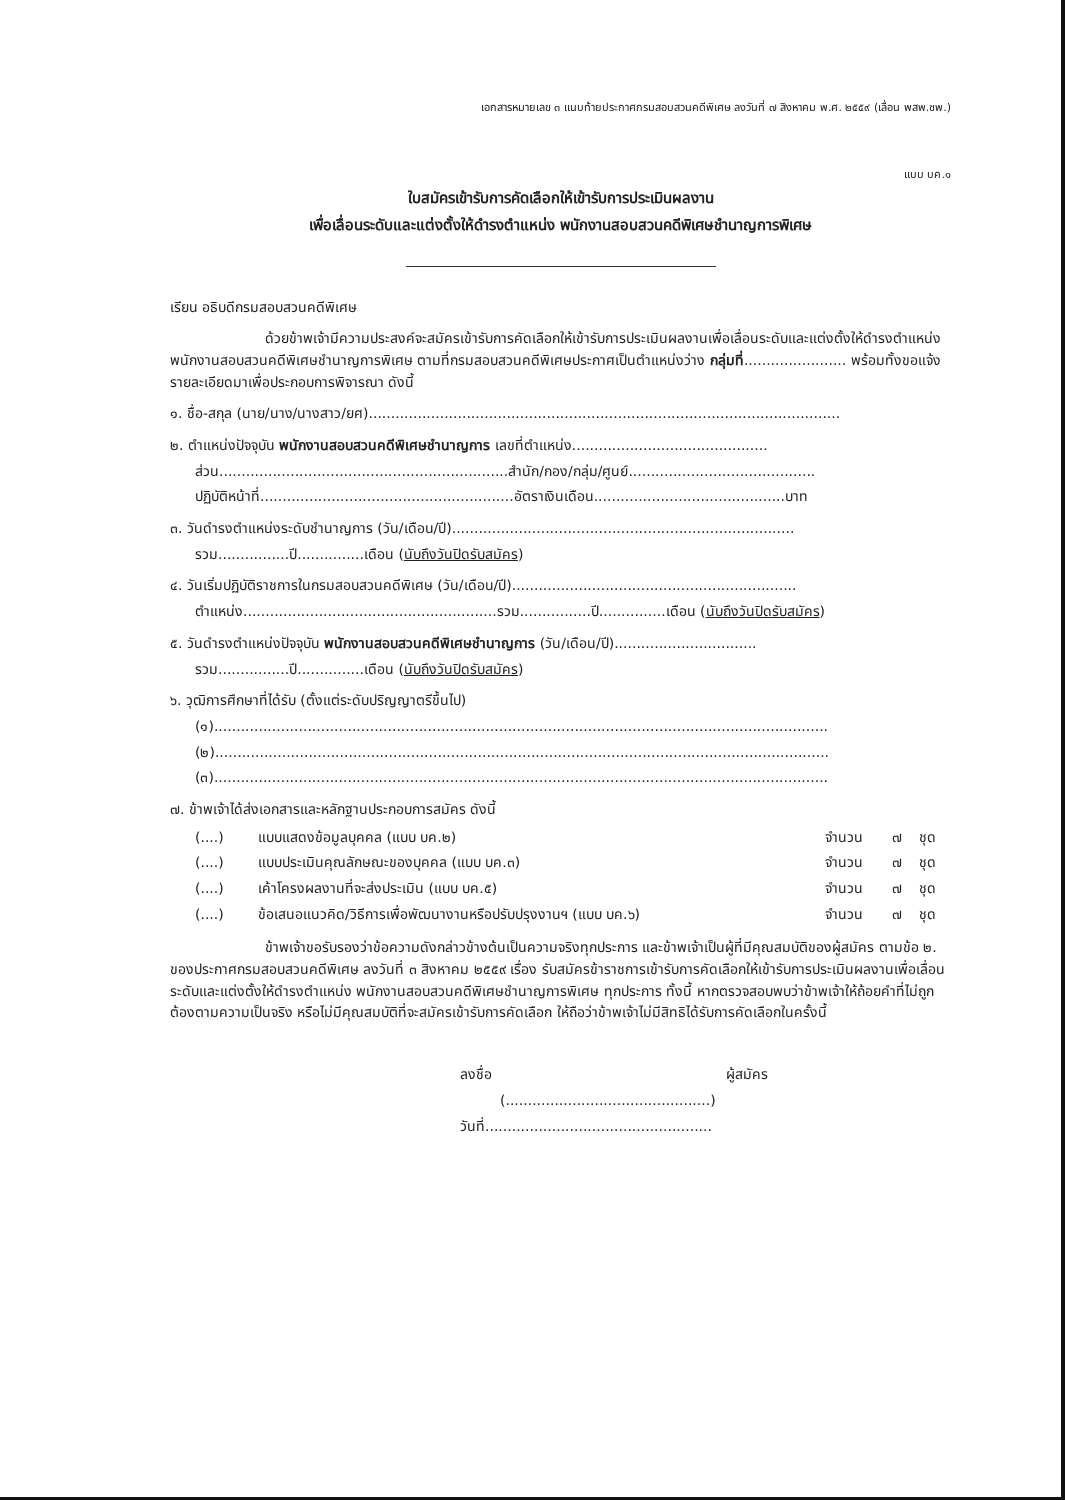เอกสารหมายเลข ๓ แนบท้ายประกาศกรมสอบสวนคดีพิเศษ ลงวันที่ ๗ สิงหาคม พ.ศ. ๒๕๕๙ (เลื่อน พสพ.ชพ.)
แบบ บค.๑
ใบสมัครเข้ารับการคัดเลือกให้เข้ารับการประเมินผลงาน
เพื่อเลื่อนระดับและแต่งตั้งให้ดำรงตำแหน่ง พนักงานสอบสวนคดีพิเศษชำนาญการพิเศษ
เรียน อธิบดีกรมสอบสวนคดีพิเศษ
ด้วยข้าพเจ้ามีความประสงค์จะสมัครเข้ารับการคัดเลือกให้เข้ารับการประเมินผลงานเพื่อเลื่อนระดับและแต่งตั้งให้ดำรงตำแหน่ง พนักงานสอบสวนคดีพิเศษชำนาญการพิเศษ ตามที่กรมสอบสวนคดีพิเศษประกาศเป็นตำแหน่งว่าง กลุ่มที่....................... พร้อมทั้งขอแจ้งรายละเอียดมาเพื่อประกอบการพิจารณา ดังนี้
๑. ชื่อ-สกุล (นาย/นาง/นางสาว/ยศ)..........................................................................................................
๒. ตำแหน่งปัจจุบัน พนักงานสอบสวนคดีพิเศษชำนาญการ เลขที่ตำแหน่ง............................................
ส่วน.................................................................สำนัก/กอง/กลุ่ม/ศูนย์..........................................
ปฏิบัติหน้าที่.........................................................อัตราเงินเดือน...........................................บาท
๓. วันดำรงตำแหน่งระดับชำนาญการ (วัน/เดือน/ปี).............................................................................
รวม................ปี...............เดือน (นับถึงวันปิดรับสมัคร)
๔. วันเริ่มปฏิบัติราชการในกรมสอบสวนคดีพิเศษ (วัน/เดือน/ปี)................................................................
ตำแหน่ง.........................................................รวม................ปี...............เดือน (นับถึงวันปิดรับสมัคร)
๕. วันดำรงตำแหน่งปัจจุบัน พนักงานสอบสวนคดีพิเศษชำนาญการ (วัน/เดือน/ปี)................................
รวม................ปี...............เดือน (นับถึงวันปิดรับสมัคร)
๖. วุฒิการศึกษาที่ได้รับ (ตั้งแต่ระดับปริญญาตรีขึ้นไป)
(๑)..........................................................................................................................................
(๒)..........................................................................................................................................
(๓)..........................................................................................................................................
๗. ข้าพเจ้าได้ส่งเอกสารและหลักฐานประกอบการสมัคร ดังนี้
| (....) | แบบแสดงข้อมูลบุคคล (แบบ บค.๒) | จำนวน | ๗ | ชุด |
| (....) | แบบประเมินคุณลักษณะของบุคคล (แบบ บค.๓) | จำนวน | ๗ | ชุด |
| (....) | เค้าโครงผลงานที่จะส่งประเมิน (แบบ บค.๕) | จำนวน | ๗ | ชุด |
| (....) | ข้อเสนอแนวคิด/วิธีการเพื่อพัฒนางานหรือปรับปรุงงานฯ (แบบ บค.๖) | จำนวน | ๗ | ชุด |
ข้าพเจ้าขอรับรองว่าข้อความดังกล่าวข้างต้นเป็นความจริงทุกประการ และข้าพเจ้าเป็นผู้ที่มีคุณสมบัติของผู้สมัคร ตามข้อ ๒. ของประกาศกรมสอบสวนคดีพิเศษ ลงวันที่ ๓ สิงหาคม ๒๕๕๙ เรื่อง รับสมัครข้าราชการเข้ารับการคัดเลือกให้เข้ารับการประเมินผลงานเพื่อเลื่อนระดับและแต่งตั้งให้ดำรงตำแหน่ง พนักงานสอบสวนคดีพิเศษชำนาญการพิเศษ ทุกประการ ทั้งนี้ หากตรวจสอบพบว่าข้าพเจ้าให้ถ้อยคำที่ไม่ถูกต้องตามความเป็นจริง หรือไม่มีคุณสมบัติที่จะสมัครเข้ารับการคัดเลือก ให้ถือว่าข้าพเจ้าไม่มีสิทธิได้รับการคัดเลือกในครั้งนี้
ลงชื่อ ผู้สมัคร
(..............................................)
วันที่...................................................